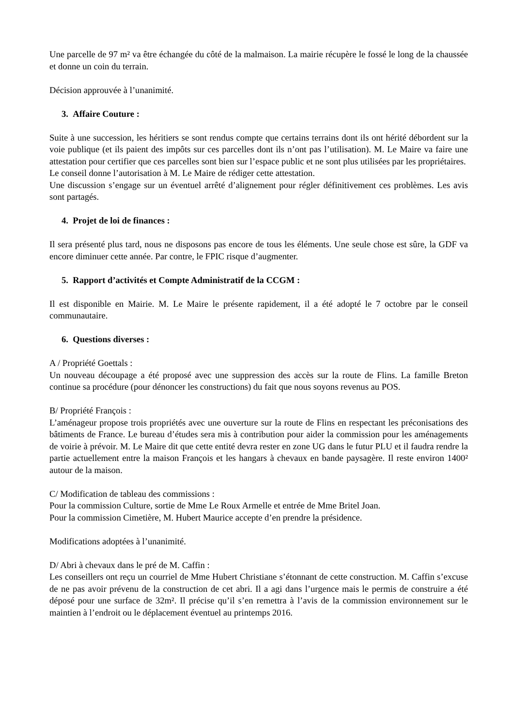Une parcelle de 97 m² va être échangée du côté de la malmaison. La mairie récupère le fossé le long de la chaussée et donne un coin du terrain.
Décision approuvée à l’unanimité.
3. Affaire Couture :
Suite à une succession, les héritiers se sont rendus compte que certains terrains dont ils ont hérité débordent sur la voie publique (et ils paient des impôts sur ces parcelles dont ils n’ont pas l’utilisation). M. Le Maire va faire une attestation pour certifier que ces parcelles sont bien sur l’espace public et ne sont plus utilisées par les propriétaires.
Le conseil donne l’autorisation à M. Le Maire de rédiger cette attestation.
Une discussion s’engage sur un éventuel arrêté d’alignement pour régler définitivement ces problèmes. Les avis sont partagés.
4. Projet de loi de finances :
Il sera présenté plus tard, nous ne disposons pas encore de tous les éléments. Une seule chose est sûre, la GDF va encore diminuer cette année. Par contre, le FPIC risque d’augmenter.
5. Rapport d’activités et Compte Administratif de la CCGM :
Il est disponible en Mairie. M. Le Maire le présente rapidement, il a été adopté le 7 octobre par le conseil communautaire.
6. Questions diverses :
A / Propriété Goettals :
Un nouveau découpage a été proposé avec une suppression des accès sur la route de Flins. La famille Breton continue sa procédure (pour dénoncer les constructions) du fait que nous soyons revenus au POS.
B/ Propriété François :
L’aménageur propose trois propriétés avec une ouverture sur la route de Flins en respectant les préconisations des bâtiments de France. Le bureau d’études sera mis à contribution pour aider la commission pour les aménagements de voirie à prévoir. M. Le Maire dit que cette entité devra rester en zone UG dans le futur PLU et il faudra rendre la partie actuellement entre la maison François et les hangars à chevaux en bande paysagère. Il reste environ 1400² autour de la maison.
C/ Modification de tableau des commissions :
Pour la commission Culture, sortie de Mme Le Roux Armelle et entrée de Mme Britel Joan.
Pour la commission Cimetière, M. Hubert Maurice accepte d’en prendre la présidence.
Modifications adoptées à l’unanimité.
D/ Abri à chevaux dans le pré de M. Caffin :
Les conseillers ont reçu un courriel de Mme Hubert Christiane s’étonnant de cette construction. M. Caffin s’excuse de ne pas avoir prévenu de la construction de cet abri. Il a agi dans l’urgence mais le permis de construire a été déposé pour une surface de 32m². Il précise qu’il s’en remettra à l’avis de la commission environnement sur le maintien à l’endroit ou le déplacement éventuel au printemps 2016.